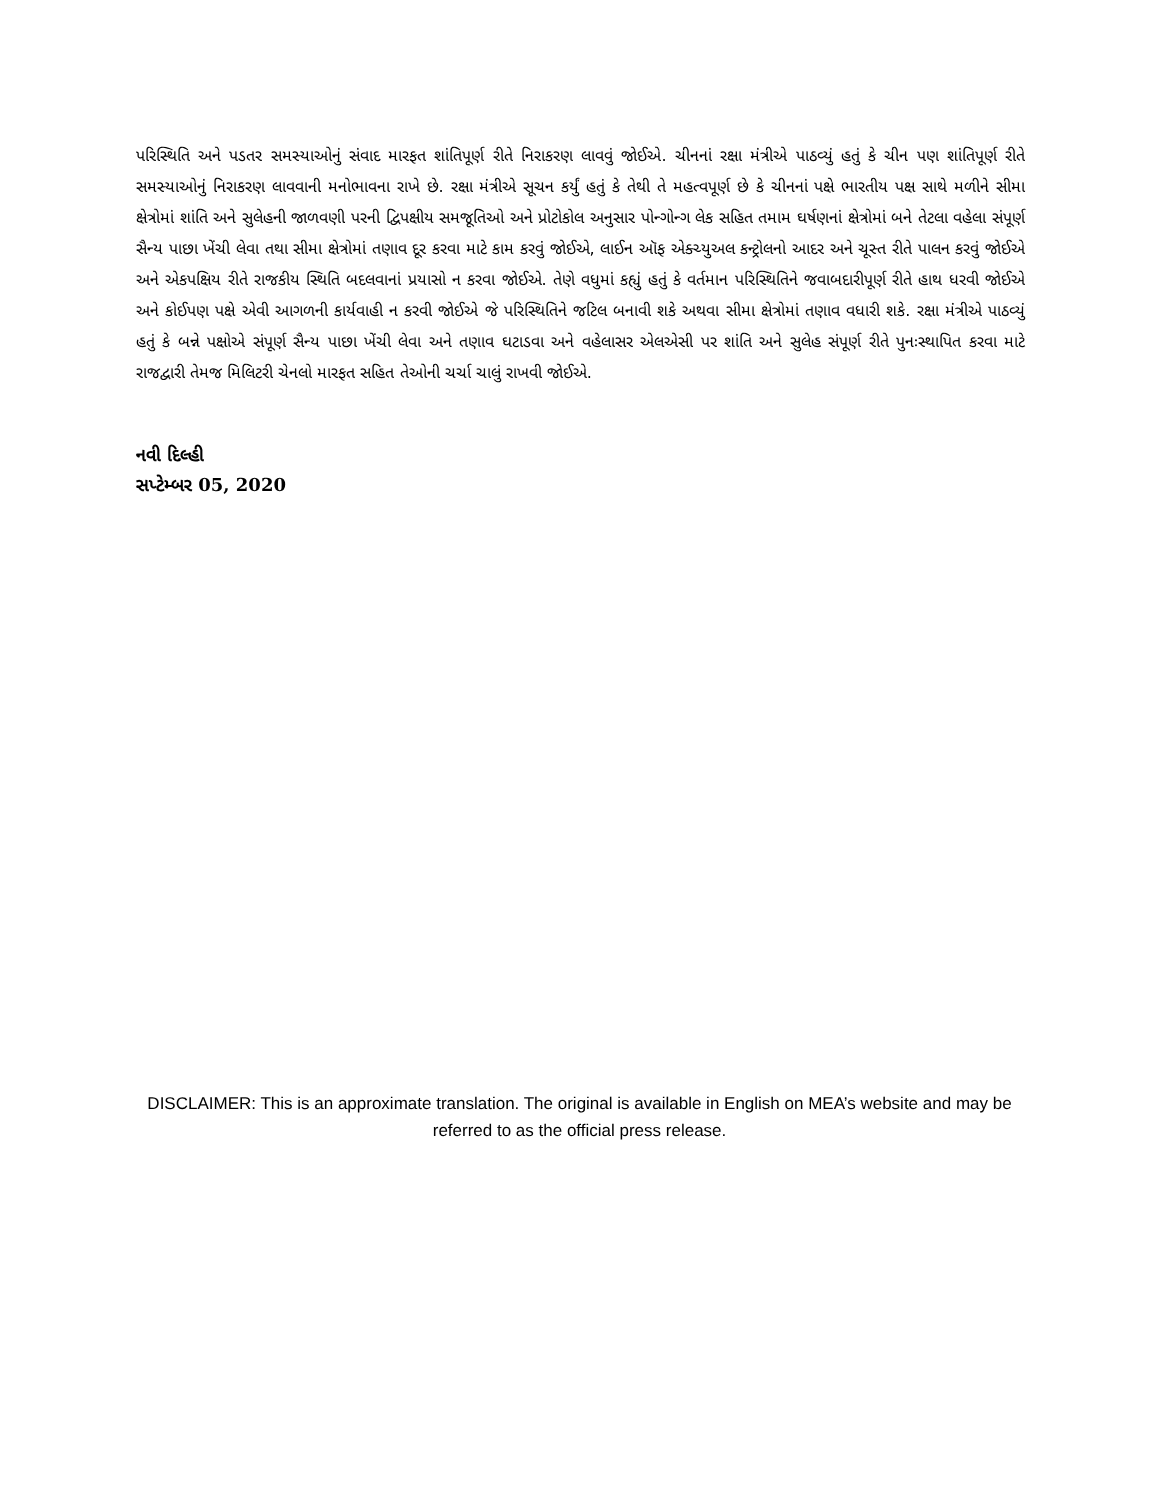પરિસ્થિતિ અને પડતર સમસ્યાઓનું સંવાદ મારફત શાંતિપૂર્ણ રીતે નિરાકરણ લાવવું જોઈએ. ચીનનાં રક્ષા મંત્રીએ પાઠવ્યું હતું કે ચીન પણ શાંતિપૂર્ણ રીતે સમસ્યાઓનું નિરાકરણ લાવવાની મનોભાવના રાખે છે. રક્ષા મંત્રીએ સૂચન કર્યું હતું કે તેથી તે મહત્વપૂર્ણ છે કે ચીનનાં પક્ષે ભારતીય પક્ષ સાથે મળીને સીમા ક્ષેત્રોમાં શાંતિ અને સુલેહની જાળવણી પરની દ્વિપક્ષીય સમજૂતિઓ અને પ્રોટોકોલ અનુસાર પોન્ગોન્ગ લેક સહિત તમામ ઘર્ષણનાં ક્ષેત્રોમાં બને તેટલા વહેલા સંપૂર્ણ સૈન્ય પાછા ખેંચી લેવા તથા સીમા ક્ષેત્રોમાં તણાવ દૂર કરવા માટે કામ કરવું જોઈએ, લાઈન ઑફ એક્ચ્યુઅલ કન્ટ્રોલનો આદર અને ચૂસ્ત રીતે પાલન કરવું જોઈએ અને એકપક્ષિય રીતે રાજકીય સ્થિતિ બદલવાનાં પ્રયાસો ન કરવા જોઈએ. તેણે વધુમાં કહ્યું હતું કે વર્તમાન પરિસ્થિતિને જવાબદારીપૂર્ણ રીતે હાથ ધરવી જોઈએ અને કોઈપણ પક્ષે એવી આગળની કાર્યવાહી ન કરવી જોઈએ જે પરિસ્થિતિને જટિલ બનાવી શકે અથવા સીમા ક્ષેત્રોમાં તણાવ વધારી શકે. રક્ષા મંત્રીએ પાઠવ્યું હતું કે બન્ને પક્ષોએ સંપૂર્ણ સૈન્ય પાછા ખેંચી લેવા અને તણાવ ઘટાડવા અને વહેલાસર એલએસી પર શાંતિ અને સુલેહ સંપૂર્ણ રીતે પુનઃસ્થાપિત કરવા માટે રાજદ્વારી તેમજ મિલિટરી ચેનલો મારફત સહિત તેઓની ચર્ચા ચાલું રાખવી જોઈએ.
નવી દિલ્હી
સપ્ટેમ્બર 05, 2020
DISCLAIMER: This is an approximate translation. The original is available in English on MEA’s website and may be referred to as the official press release.